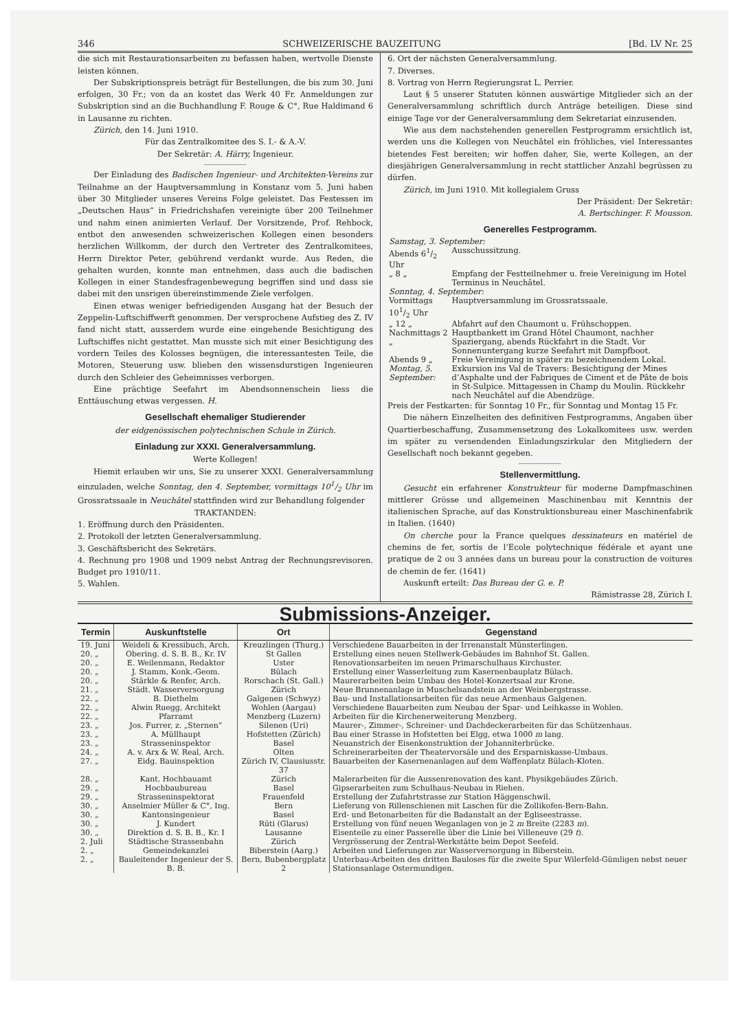346 SCHWEIZERISCHE BAUZEITUNG [Bd. LV Nr. 25
die sich mit Restaurationsarbeiten zu befassen haben, wertvolle Dienste leisten können.
Der Subskriptionspreis beträgt für Bestellungen, die bis zum 30. Juni erfolgen, 30 Fr.; von da an kostet das Werk 40 Fr. Anmeldungen zur Subskription sind an die Buchhandlung F. Rouge & C°, Rue Haldimand 6 in Lausanne zu richten.
Zürich, den 14. Juni 1910.
Für das Zentralkomitee des S. I.- & A.-V.
Der Sekretär: A. Härry, Ingenieur.
Der Einladung des Badischen Ingenieur- und Architekten-Vereins zur Teilnahme an der Hauptversammlung in Konstanz vom 5. Juni haben über 30 Mitglieder unseres Vereins Folge geleistet. Das Festessen im „Deutschen Haus“ in Friedrichshafen vereinigte über 200 Teilnehmer und nahm einen animierten Verlauf. Der Vorsitzende, Prof. Rehbock, entbot den anwesenden schweizerischen Kollegen einen besonders herzlichen Willkomm, der durch den Vertreter des Zentralkomitees, Herrn Direktor Peter, gebührend verdankt wurde. Aus Reden, die gehalten wurden, konnte man entnehmen, dass auch die badischen Kollegen in einer Standesfragenbewegung begriffen sind und dass sie dabei mit den unsrigen übereinstimmende Ziele verfolgen.
Einen etwas weniger befriedigenden Ausgang hat der Besuch der Zeppelin-Luftschiffwerft genommen. Der versprochene Aufstieg des Z. IV fand nicht statt, ausserdem wurde eine eingehende Besichtigung des Luftschiffes nicht gestattet. Man musste sich mit einer Besichtigung des vordern Teiles des Kolosses begnügen, die interessantesten Teile, die Motoren, Steuerung usw. blieben den wissensdurstigen Ingenieuren durch den Schleier des Geheimnisses verborgen.
Eine prächtige Seefahrt im Abendsonnenschein liess die Enttäuschung etwas vergessen. H.
Gesellschaft ehemaliger Studierender
der eidgenössischen polytechnischen Schule in Zürich.
Einladung zur XXXI. Generalversammlung.
Werte Kollegen!
Hiemit erlauben wir uns, Sie zu unserer XXXI. Generalversammlung einzuladen, welche Sonntag, den 4. September, vormittags 101/2 Uhr im Grossratssaale in Neuchâtel stattfinden wird zur Behandlung folgender
TRAKTANDEN:
1. Eröffnung durch den Präsidenten.
2. Protokoll der letzten Generalversammlung.
3. Geschäftsbericht des Sekretärs.
4. Rechnung pro 1908 und 1909 nebst Antrag der Rechnungsrevisoren. Budget pro 1910/11.
5. Wahlen.
6. Ort der nächsten Generalversammlung.
7. Diverses.
8. Vortrag von Herrn Regierungsrat L. Perrier.
Laut § 5 unserer Statuten können auswärtige Mitglieder sich an der Generalversammlung schriftlich durch Anträge beteiligen. Diese sind einige Tage vor der Generalversammlung dem Sekretariat einzusenden.
Wie aus dem nachstehenden generellen Festprogramm ersichtlich ist, werden uns die Kollegen von Neuchâtel ein fröhliches, viel Interessantes bietendes Fest bereiten; wir hoffen daher, Sie, werte Kollegen, an der diesjährigen Generalversammlung in recht stattlicher Anzahl begrüssen zu dürfen.
Zürich, im Juni 1910. Mit kollegialem Gruss
Der Präsident: Der Sekretär:
A. Bertschinger. F. Mousson.
Generelles Festprogramm.
| Samstag, 3. September: | |
| Abends 61/2 Uhr | Ausschussitzung. |
| „ 8 „ | Empfang der Festteilnehmer u. freie Vereinigung im Hotel Terminus in Neuchâtel. |
| Sonntag, 4. September: | |
| Vormittags 101/2 Uhr | Hauptversammlung im Grossratssaale. |
| „ 12 „ | Abfahrt auf den Chaumont u. Frühschoppen. |
| Nachmittags 2 „ | Hauptbankett im Grand Hôtel Chaumont, nachher Spaziergang, abends Rückfahrt in die Stadt. Vor Sonnenuntergang kurze Seefahrt mit Dampfboot. |
| Abends 9 „ | Freie Vereinigung in später zu bezeichnendem Lokal. |
| Montag, 5. September: | Exkursion ins Val de Travers: Besichtigung der Mines d’Asphalte und der Fabriques de Ciment et de Pâte de bois in St-Sulpice. Mittagessen in Champ du Moulin. Rückkehr nach Neuchâtel auf die Abendzüge. |
Preis der Festkarten: für Sonntag 10 Fr., für Sonntag und Montag 15 Fr.
Die nähern Einzelheiten des definitiven Festprogramms, Angaben über Quartierbeschaffung, Zusammensetzung des Lokalkomitees usw. werden im später zu versendenden Einladungszirkular den Mitgliedern der Gesellschaft noch bekannt gegeben.
Stellenvermittlung.
Gesucht ein erfahrener Konstrukteur für moderne Dampfmaschinen mittlerer Grösse und allgemeinen Maschinenbau mit Kenntnis der italienischen Sprache, auf das Konstruktionsbureau einer Maschinenfabrik in Italien. (1640)
On cherche pour la France quelques dessinateurs en matériel de chemins de fer, sortis de l’Ecole polytechnique fédérale et ayant une pratique de 2 ou 3 années dans un bureau pour la construction de voitures de chemin de fer. (1641)
Auskunft erteilt: Das Bureau der G. e. P.
Rämistrasse 28, Zürich I.
Submissions-Anzeiger.
| Termin | Auskunftstelle | Ort | Gegenstand |
| --- | --- | --- | --- |
| 19. Juni | Weideli & Kressibuch, Arch. | Kreuzlingen (Thurg.) | Verschiedene Bauarbeiten in der Irrenanstalt Münsterlingen. |
| 20. „ | Obering. d. S. B. B., Kr. IV | St Gallen | Erstellung eines neuen Stellwerk-Gebäudes im Bahnhof St. Gallen. |
| 20. „ | E. Weilenmann, Redaktor | Uster | Renovationsarbeiten im neuen Primarschulhaus Kirchuster. |
| 20. „ | J. Stamm, Konk.-Geom. | Bülach | Erstellung einer Wasserleitung zum Kasernenbauplatz Bülach. |
| 20. „ | Stärkle & Renfer, Arch. | Rorschach (St. Gall.) | Maurerarbeiten beim Umbau des Hotel-Konzertsaal zur Krone. |
| 21. „ | Städt. Wasserversorgung | Zürich | Neue Brunnenanlage in Muschelsandstein an der Weinbergstrasse. |
| 22. „ | B. Diethelm | Galgenen (Schwyz) | Bau- und Installationsarbeiten für das neue Armenhaus Galgenen. |
| 22. „ | Alwin Ruegg, Architekt | Wohlen (Aargau) | Verschiedene Bauarbeiten zum Neubau der Spar- und Leihkasse in Wohlen. |
| 22. „ | Pfarramt | Menzberg (Luzern) | Arbeiten für die Kirchenerweiterung Menzberg. |
| 23. „ | Jos. Furrer, z. „Sternen“ | Silenen (Uri) | Maurer-, Zimmer-, Schreiner- und Dachdeckerarbeiten für das Schützenhaus. |
| 23. „ | A. Müllhaupt | Hofstetten (Zürich) | Bau einer Strasse in Hofstetten bei Elgg, etwa 1000 m lang. |
| 23. „ | Strasseninspektor | Basel | Neuanstrich der Eisenkonstruktion der Johanniterbrücke. |
| 24. „ | A. v. Arx & W. Real, Arch. | Olten | Schreinerarbeiten der Theatervorsäle und des Ersparniskasse-Umbaus. |
| 27. „ | Eidg. Bauinspektion | Zürich IV, Clausiusstr. 37 | Bauarbeiten der Kasernenanlagen auf dem Waffenplatz Bülach-Kloten. |
| 28. „ | Kant. Hochbauamt | Zürich | Malerarbeiten für die Aussenrenovation des kant. Physikgebäudes Zürich. |
| 29. „ | Hochbaubureau | Basel | Gipserarbeiten zum Schulhaus-Neubau in Riehen. |
| 29. „ | Strasseninspektorat | Frauenfeld | Erstellung der Zufahrtstrasse zur Station Häggenschwil. |
| 30. „ | Anselmier Müller & C°, Ing. | Bern | Lieferung von Rillenschienen mit Laschen für die Zollikofen-Bern-Bahn. |
| 30. „ | Kantonsingenieur | Basel | Erd- und Betonarbeiten für die Badanstalt an der Egliseestrasse. |
| 30. „ | J. Kundert | Rüti (Glarus) | Erstellung von fünf neuen Weganlagen von je 2 m Breite (2283 m ). |
| 30. „ | Direktion d. S. B. B., Kr. I | Lausanne | Eisenteile zu einer Passerelle über die Linie bei Villeneuve (29 t ). |
| 2. Juli | Städtische Strassenbahn | Zürich | Vergrösserung der Zentral-Werkstätte beim Depot Seefeld. |
| 2. „ | Gemeindekanzlei | Biberstein (Aarg.) | Arbeiten und Lieferungen zur Wasserversorgung in Biberstein. |
| 2. „ | Bauleitender Ingenieur der S. B. B. | Bern, Bubenbergplatz 2 | Unterbau-Arbeiten des dritten Bauloses für die zweite Spur Wilerfeld-Gümligen nebst neuer Stationsanlage Ostermundigen. |